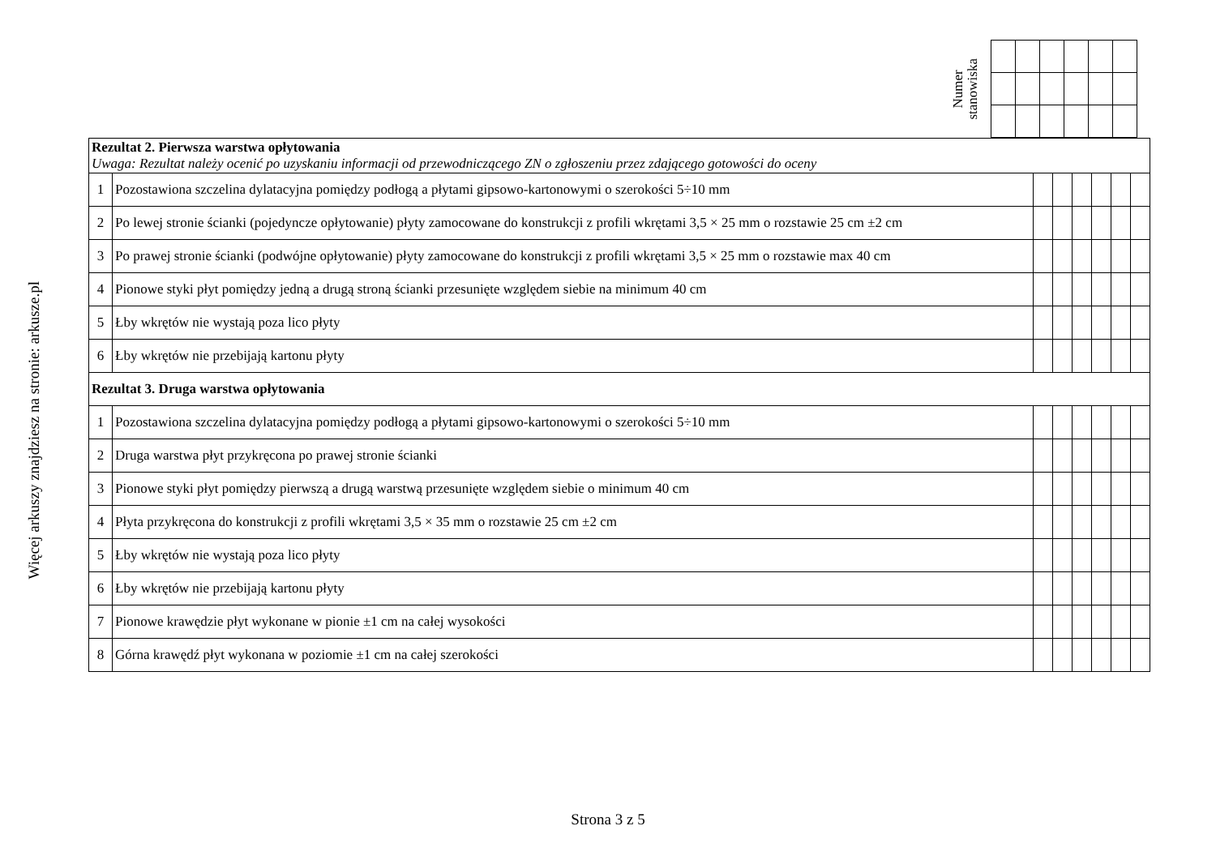Więcej arkuszy znajdziesz na stronie: arkusze.pl
Numer
stanowiska
| Rezultat 2. Pierwsza warstwa opłytowania Uwaga: Rezultat należy ocenić po uzyskaniu informacji od przewodniczącego ZN o zgłoszeniu przez zdającego gotowości do oceny | | | | | | | |
| 1 | Pozostawiona szczelina dylatacyjna pomiędzy podłogą a płytami gipsowo-kartonowymi o szerokości 5÷10 mm | | | | | | |
| 2 | Po lewej stronie ścianki (pojedyncze opłytowanie) płyty zamocowane do konstrukcji z profili wkrętami 3,5 × 25 mm o rozstawie 25 cm ±2 cm | | | | | | |
| 3 | Po prawej stronie ścianki (podwójne opłytowanie) płyty zamocowane do konstrukcji z profili wkrętami 3,5 × 25 mm o rozstawie max 40 cm | | | | | | |
| 4 | Pionowe styki płyt pomiędzy jedną a drugą stroną ścianki przesunięte względem siebie na minimum 40 cm | | | | | | |
| 5 | Łby wkrętów nie wystają poza lico płyty | | | | | | |
| 6 | Łby wkrętów nie przebijają kartonu płyty | | | | | | |
| Rezultat 3. Druga warstwa opłytowania | | | | | | | |
| 1 | Pozostawiona szczelina dylatacyjna pomiędzy podłogą a płytami gipsowo-kartonowymi o szerokości 5÷10 mm | | | | | | |
| 2 | Druga warstwa płyt przykręcona po prawej stronie ścianki | | | | | | |
| 3 | Pionowe styki płyt pomiędzy pierwszą a drugą warstwą przesunięte względem siebie o minimum 40 cm | | | | | | |
| 4 | Płyta przykręcona do konstrukcji z profili wkrętami 3,5 × 35 mm o rozstawie 25 cm ±2 cm | | | | | | |
| 5 | Łby wkrętów nie wystają poza lico płyty | | | | | | |
| 6 | Łby wkrętów nie przebijają kartonu płyty | | | | | | |
| 7 | Pionowe krawędzie płyt wykonane w pionie ±1 cm na całej wysokości | | | | | | |
| 8 | Górna krawędź płyt wykonana w poziomie ±1 cm na całej szerokości | | | | | | |
Strona 3 z 5